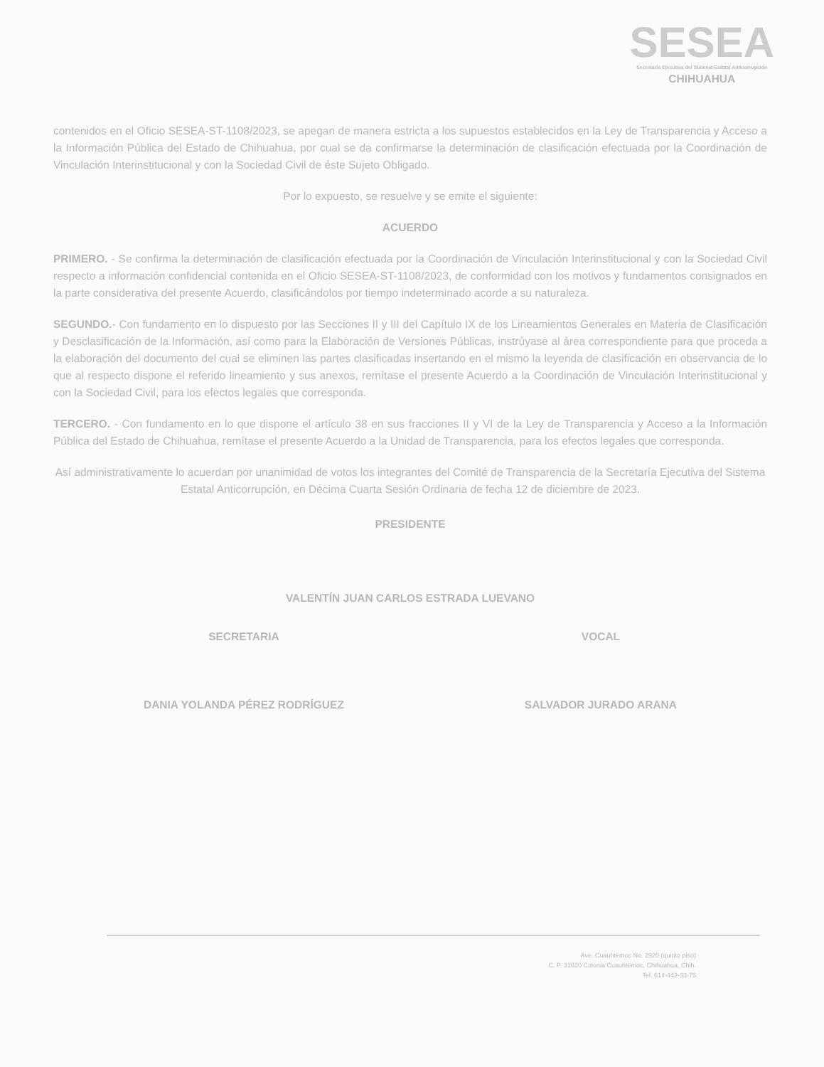SESEA
Secretaría Ejecutiva del Sistema Estatal Anticorrupción
CHIHUAHUA
contenidos en el Oficio SESEA-ST-1108/2023, se apegan de manera estricta a los supuestos establecidos en la Ley de Transparencia y Acceso a la Información Pública del Estado de Chihuahua, por cual se da confirmarse la determinación de clasificación efectuada por la Coordinación de Vinculación Interinstitucional y con la Sociedad Civil de éste Sujeto Obligado.
Por lo expuesto, se resuelve y se emite el siguiente:
ACUERDO
PRIMERO. - Se confirma la determinación de clasificación efectuada por la Coordinación de Vinculación Interinstitucional y con la Sociedad Civil respecto a información confidencial contenida en el Oficio SESEA-ST-1108/2023, de conformidad con los motivos y fundamentos consignados en la parte considerativa del presente Acuerdo, clasificándolos por tiempo indeterminado acorde a su naturaleza.
SEGUNDO.- Con fundamento en lo dispuesto por las Secciones II y III del Capítulo IX de los Lineamientos Generales en Materia de Clasificación y Desclasificación de la Información, así como para la Elaboración de Versiones Públicas, instrúyase al área correspondiente para que proceda a la elaboración del documento del cual se eliminen las partes clasificadas insertando en el mismo la leyenda de clasificación en observancia de lo que al respecto dispone el referido lineamiento y sus anexos, remítase el presente Acuerdo a la Coordinación de Vinculación Interinstitucional y con la Sociedad Civil, para los efectos legales que corresponda.
TERCERO. - Con fundamento en lo que dispone el artículo 38 en sus fracciones II y VI de la Ley de Transparencia y Acceso a la Información Pública del Estado de Chihuahua, remítase el presente Acuerdo a la Unidad de Transparencia, para los efectos legales que corresponda.
Así administrativamente lo acuerdan por unanimidad de votos los integrantes del Comité de Transparencia de la Secretaría Ejecutiva del Sistema Estatal Anticorrupción, en Décima Cuarta Sesión Ordinaria de fecha 12 de diciembre de 2023.
PRESIDENTE
VALENTÍN JUAN CARLOS ESTRADA LUEVANO
SECRETARIA
DANIA YOLANDA PÉREZ RODRÍGUEZ
VOCAL
SALVADOR JURADO ARANA
Ave. Cuauhtémoc No. 2920 (quinto piso)
C. P. 31020 Colonia Cuauhtémoc, Chihuahua, Chih.
Tel. 614-442-33-75